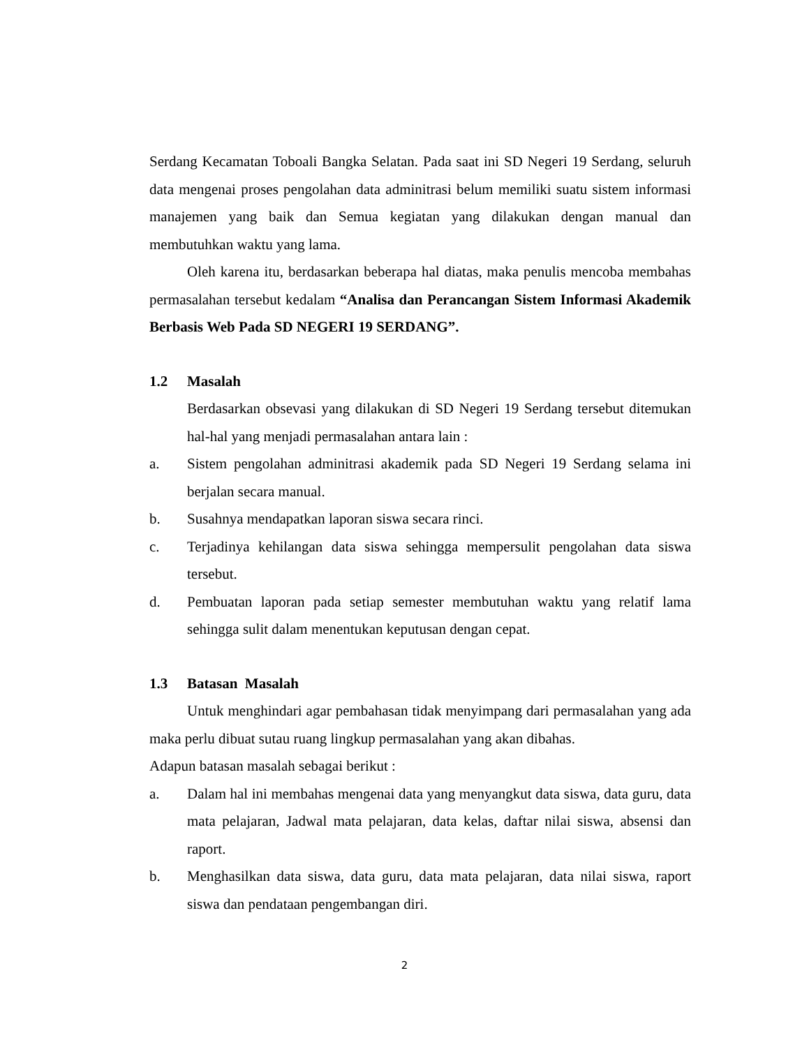Serdang Kecamatan Toboali Bangka Selatan. Pada saat ini SD Negeri 19 Serdang, seluruh data mengenai proses pengolahan data adminitrasi belum memiliki suatu sistem informasi manajemen yang baik dan Semua kegiatan yang dilakukan dengan manual dan membutuhkan waktu yang lama.
Oleh karena itu, berdasarkan beberapa hal diatas, maka penulis mencoba membahas permasalahan tersebut kedalam “Analisa dan Perancangan Sistem Informasi Akademik Berbasis Web Pada SD NEGERI 19 SERDANG”.
1.2 Masalah
Berdasarkan obsevasi yang dilakukan di SD Negeri 19 Serdang tersebut ditemukan hal-hal yang menjadi permasalahan antara lain :
a. Sistem pengolahan adminitrasi akademik pada SD Negeri 19 Serdang selama ini berjalan secara manual.
b. Susahnya mendapatkan laporan siswa secara rinci.
c. Terjadinya kehilangan data siswa sehingga mempersulit pengolahan data siswa tersebut.
d. Pembuatan laporan pada setiap semester membutuhan waktu yang relatif lama sehingga sulit dalam menentukan keputusan dengan cepat.
1.3 Batasan Masalah
Untuk menghindari agar pembahasan tidak menyimpang dari permasalahan yang ada maka perlu dibuat sutau ruang lingkup permasalahan yang akan dibahas.
Adapun batasan masalah sebagai berikut :
a. Dalam hal ini membahas mengenai data yang menyangkut data siswa, data guru, data mata pelajaran, Jadwal mata pelajaran, data kelas, daftar nilai siswa, absensi dan raport.
b. Menghasilkan data siswa, data guru, data mata pelajaran, data nilai siswa, raport siswa dan pendataan pengembangan diri.
2